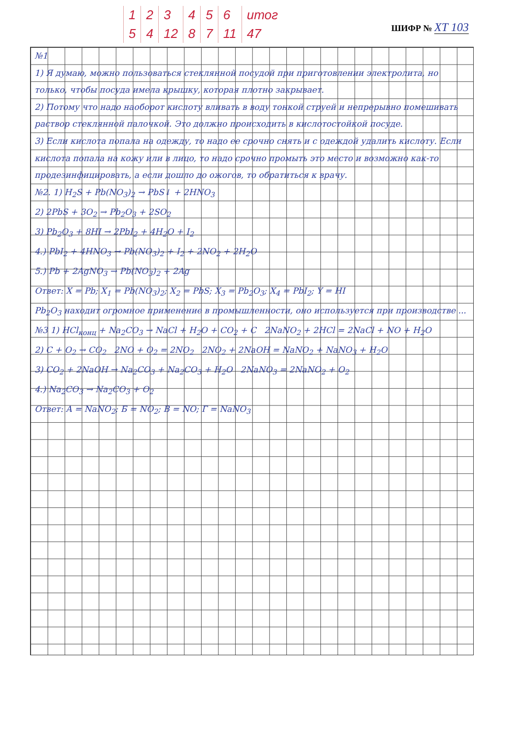| 1 | 2 | 3 | 4 | 5 | 6 | итог |
| 5 | 4 | 12 | 8 | 7 | 11 | 47 |
ШИФР № ХТ 103
№1
1) Я думаю, можно пользоваться стеклянной посудой при приготовлении электролита, но только, чтобы посуда имела крышку, которая плотно закрывает.
2) Потому что надо наоборот кислоту вливать в воду тонкой струей и непрерывно помешивать раствор стеклянной палочкой. Это должно происходить в кислотостойкой посуде.
3) Если кислота попала на одежду, то надо ее срочно снять и с одеждой удалить кислоту. Если кислота попала на кожу или в лицо, то надо срочно промыть это место и возможно как-то продезинфицировать, а если дошло до ожогов, то обратиться к врачу.
№2. 1) H<sub>2</sub>S + Pb(NO<sub>3</sub>)<sub>2</sub> → PbS↓ + 2HNO<sub>3</sub>
2) 2PbS + 3O<sub>2</sub> → Pb<sub>2</sub>O<sub>3</sub> + 2SO<sub>2</sub>
3) Pb<sub>2</sub>O<sub>3</sub> + 8HI → 2PbI<sub>2</sub> + 4H<sub>2</sub>O + I<sub>2</sub>
4.) PbI<sub>2</sub> + 4HNO<sub>3</sub> → Pb(NO<sub>3</sub>)<sub>2</sub> + I<sub>2</sub> + 2NO<sub>2</sub> + 2H<sub>2</sub>O
5.) Pb + 2AgNO<sub>3</sub> → Pb(NO<sub>3</sub>)<sub>2</sub> + 2Ag
Ответ: X = Pb; X<sub>1</sub> = Pb(NO<sub>3</sub>)<sub>2</sub>; X<sub>2</sub> = PbS; X<sub>3</sub> = Pb<sub>2</sub>O<sub>3</sub>; X<sub>4</sub> = PbI<sub>2</sub>; Y = HI
Pb<sub>2</sub>O<sub>3</sub> находит огромное применение в промышленности, оно используется при производстве ...
№3 1) HCl<sub>конц</sub> + Na<sub>2</sub>CO<sub>3</sub> → NaCl + H<sub>2</sub>O + CO<sub>2</sub> + C 2NaNO<sub>2</sub> + 2HCl = 2NaCl + NO + H<sub>2</sub>O
2) C + O<sub>2</sub> → CO<sub>2</sub> 2NO + O<sub>2</sub> = 2NO<sub>2</sub> 2NO<sub>2</sub> + 2NaOH = NaNO<sub>2</sub> + NaNO<sub>3</sub> + H<sub>2</sub>O
3) CO<sub>2</sub> + 2NaOH → Na<sub>2</sub>CO<sub>3</sub> + Na<sub>2</sub>CO<sub>3</sub> + H<sub>2</sub>O 2NaNO<sub>3</sub> = 2NaNO<sub>2</sub> + O<sub>2</sub>
4.) Na<sub>2</sub>CO<sub>3</sub> → Na<sub>2</sub>CO<sub>3</sub> + O<sub>2</sub>
Ответ: A = NaNO<sub>2</sub>; Б = NO<sub>2</sub>; В = NO; Г = NaNO<sub>3</sub>